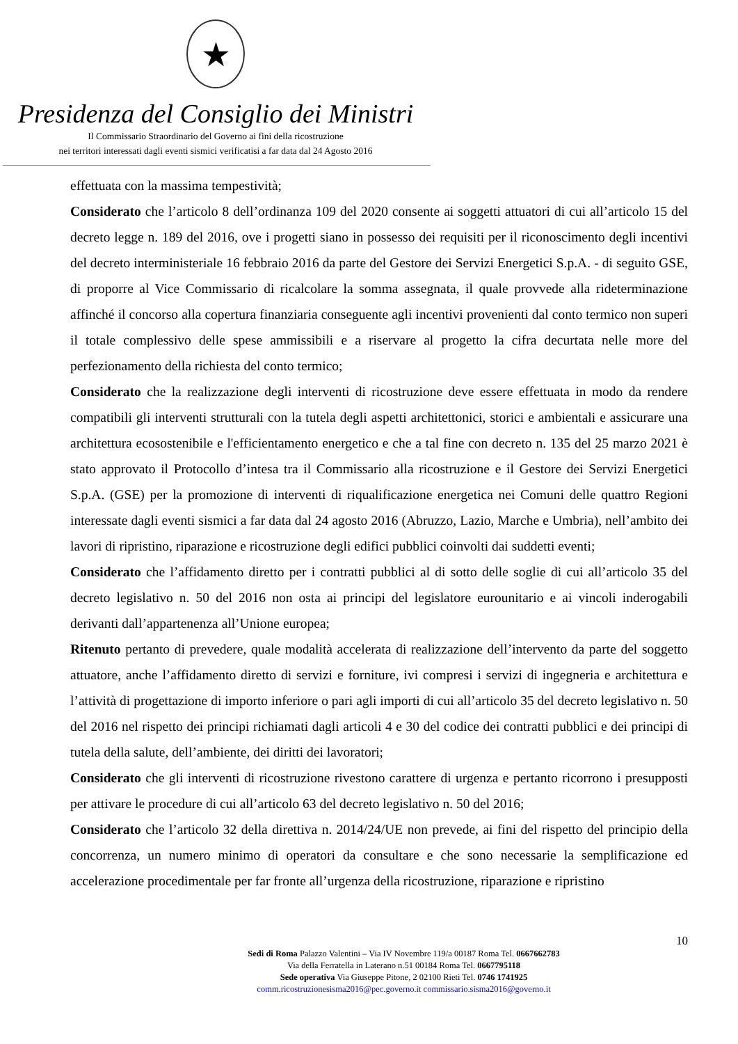★
Presidenza del Consiglio dei Ministri
Il Commissario Straordinario del Governo ai fini della ricostruzione
nei territori interessati dagli eventi sismici verificatisi a far data dal 24 Agosto 2016
effettuata con la massima tempestività;
Considerato che l’articolo 8 dell’ordinanza 109 del 2020 consente ai soggetti attuatori di cui all’articolo 15 del decreto legge n. 189 del 2016, ove i progetti siano in possesso dei requisiti per il riconoscimento degli incentivi del decreto interministeriale 16 febbraio 2016 da parte del Gestore dei Servizi Energetici S.p.A. - di seguito GSE, di proporre al Vice Commissario di ricalcolare la somma assegnata, il quale provvede alla rideterminazione affinché il concorso alla copertura finanziaria conseguente agli incentivi provenienti dal conto termico non superi il totale complessivo delle spese ammissibili e a riservare al progetto la cifra decurtata nelle more del perfezionamento della richiesta del conto termico;
Considerato che la realizzazione degli interventi di ricostruzione deve essere effettuata in modo da rendere compatibili gli interventi strutturali con la tutela degli aspetti architettonici, storici e ambientali e assicurare una architettura ecosostenibile e l'efficientamento energetico e che a tal fine con decreto n. 135 del 25 marzo 2021 è stato approvato il Protocollo d’intesa tra il Commissario alla ricostruzione e il Gestore dei Servizi Energetici S.p.A. (GSE) per la promozione di interventi di riqualificazione energetica nei Comuni delle quattro Regioni interessate dagli eventi sismici a far data dal 24 agosto 2016 (Abruzzo, Lazio, Marche e Umbria), nell’ambito dei lavori di ripristino, riparazione e ricostruzione degli edifici pubblici coinvolti dai suddetti eventi;
Considerato che l’affidamento diretto per i contratti pubblici al di sotto delle soglie di cui all’articolo 35 del decreto legislativo n. 50 del 2016 non osta ai principi del legislatore eurounitario e ai vincoli inderogabili derivanti dall’appartenenza all’Unione europea;
Ritenuto pertanto di prevedere, quale modalità accelerata di realizzazione dell’intervento da parte del soggetto attuatore, anche l’affidamento diretto di servizi e forniture, ivi compresi i servizi di ingegneria e architettura e l’attività di progettazione di importo inferiore o pari agli importi di cui all’articolo 35 del decreto legislativo n. 50 del 2016 nel rispetto dei principi richiamati dagli articoli 4 e 30 del codice dei contratti pubblici e dei principi di tutela della salute, dell’ambiente, dei diritti dei lavoratori;
Considerato che gli interventi di ricostruzione rivestono carattere di urgenza e pertanto ricorrono i presupposti per attivare le procedure di cui all’articolo 63 del decreto legislativo n. 50 del 2016;
Considerato che l’articolo 32 della direttiva n. 2014/24/UE non prevede, ai fini del rispetto del principio della concorrenza, un numero minimo di operatori da consultare e che sono necessarie la semplificazione ed accelerazione procedimentale per far fronte all’urgenza della ricostruzione, riparazione e ripristino
10
Sedi di Roma Palazzo Valentini – Via IV Novembre 119/a 00187 Roma Tel. 0667662783
Via della Ferratella in Laterano n.51 00184 Roma Tel. 0667795118
Sede operativa Via Giuseppe Pitone, 2 02100 Rieti Tel. 0746 1741925
comm.ricostruzionesisma2016@pec.governo.it commissario.sisma2016@governo.it